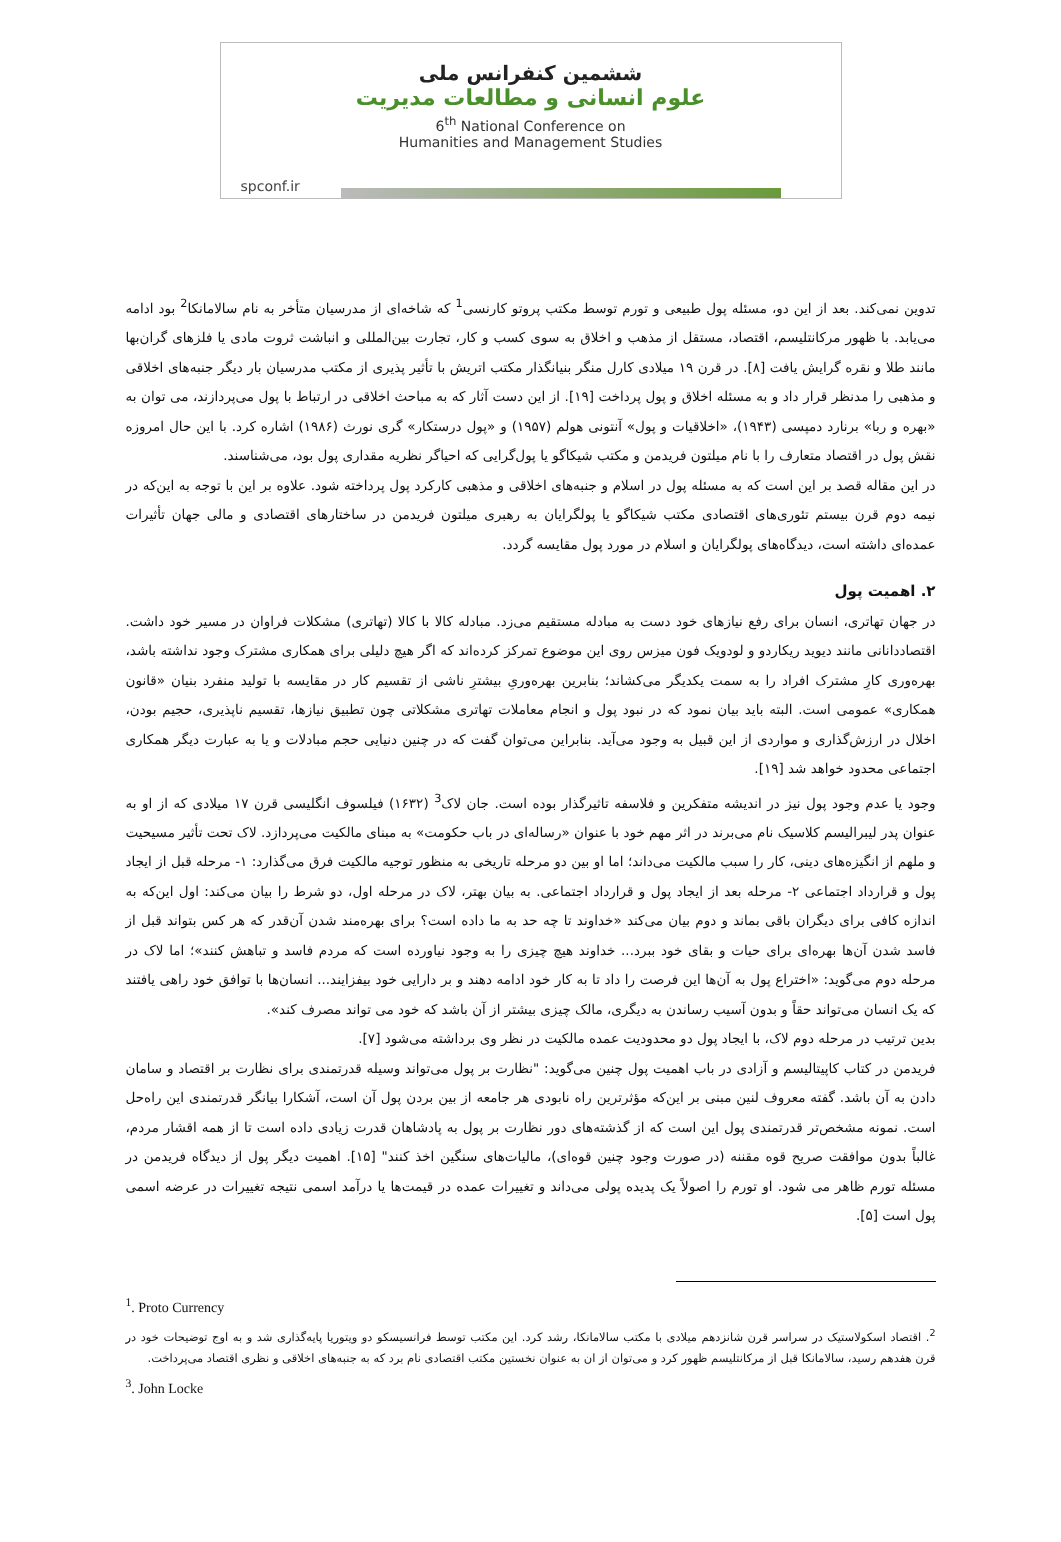ششمین کنفرانس ملی
علوم انسانی و مطالعات مدیریت
6<sup>th</sup> National Conference on
Humanities and Management Studies
spconf.ir
تدوین نمی‌کند. بعد از این دو، مسئله پول طبیعی و تورم توسط مکتب پروتو کارنسی<sup>1</sup> که شاخه‌ای از مدرسیان متأخر به نام سالامانکا<sup>2</sup> بود ادامه می‌یابد. با ظهور مرکانتلیسم، اقتصاد، مستقل از مذهب و اخلاق به سوی کسب و کار، تجارت بین‌المللی و انباشت ثروت مادی یا فلزهای گران‌بها مانند طلا و نقره گرایش یافت [۸]. در قرن ۱۹ میلادی کارل منگر بنیانگذار مکتب اتریش با تأثیر پذیری از مکتب مدرسیان بار دیگر جنبه‌های اخلاقی و مذهبی را مدنظر قرار داد و به مسئله اخلاق و پول پرداخت [۱۹]. از این دست آثار که به مباحث اخلاقی در ارتباط با پول می‌پردازند، می توان به «بهره و ربا» برنارد دمپسی (۱۹۴۳)، «اخلاقیات و پول» آنتونی هولم (۱۹۵۷) و «پول درستکار» گری نورث (۱۹۸۶) اشاره کرد. با این حال امروزه نقش پول در اقتصاد متعارف را با نام میلتون فریدمن و مکتب شیکاگو یا پول‌گرایی که احیاگر نظریه مقداری پول بود، می‌شناسند.
در این مقاله قصد بر این است که به مسئله پول در اسلام و جنبه‌های اخلاقی و مذهبی کارکرد پول پرداخته شود. علاوه بر این با توجه به این‌که در نیمه دوم قرن بیستم تئوری‌های اقتصادی مکتب شیکاگو یا پولگرایان به رهبری میلتون فریدمن در ساختارهای اقتصادی و مالی جهان تأثیرات عمده‌ای داشته است، دیدگاه‌های پولگرایان و اسلام در مورد پول مقایسه گردد.
۲. اهمیت پول
در جهان تهاتری، انسان برای رفع نیازهای خود دست به مبادله مستقیم می‌زد. مبادله کالا با کالا (تهاتری) مشکلات فراوان در مسیر خود داشت. اقتصاددانانی مانند دیوید ریکاردو و لودویک فون میزس روی این موضوع تمرکز کرده‌اند که اگر هیچ دلیلی برای همکاری مشترک وجود نداشته باشد، بهره‌وری کارِ مشترک افراد را به سمت یکدیگر می‌کشاند؛ بنابرین بهره‌وریِ بیشترِ ناشی از تقسیم کار در مقایسه با تولید منفرد بنیان «قانون همکاری» عمومی است. البته باید بیان نمود که در نبود پول و انجام معاملات تهاتری مشکلاتی چون تطبیق نیازها، تقسیم ناپذیری، حجیم بودن، اخلال در ارزش‌گذاری و مواردی از این قبیل به وجود می‌آید. بنابراین می‌توان گفت که در چنین دنیایی حجم مبادلات و یا به عبارت دیگر همکاری اجتماعی محدود خواهد شد [۱۹].
وجود یا عدم وجود پول نیز در اندیشه متفکرین و فلاسفه تاثیرگذار بوده است. جان لاک<sup>3</sup> (۱۶۳۲) فیلسوف انگلیسی قرن ۱۷ میلادی که از او به عنوان پدر لیبرالیسم کلاسیک نام می‌برند در اثر مهم خود با عنوان «رساله‌ای در باب حکومت» به مبنای مالکیت می‌پردازد. لاک تحت تأثیر مسیحیت و ملهم از انگیزه‌های دینی، کار را سبب مالکیت می‌داند؛ اما او بین دو مرحله تاریخی به منظور توجیه مالکیت فرق می‌گذارد: ۱- مرحله قبل از ایجاد پول و قرارداد اجتماعی ۲- مرحله بعد از ایجاد پول و قرارداد اجتماعی. به بیان بهتر، لاک در مرحله اول، دو شرط را بیان می‌کند: اول این‌که به اندازه کافی برای دیگران باقی بماند و دوم بیان می‌کند «خداوند تا چه حد به ما داده است؟ برای بهره‌مند شدن آن‌قدر که هر کس بتواند قبل از فاسد شدن آن‌ها بهره‌ای برای حیات و بقای خود ببرد... خداوند هیچ چیزی را به وجود نیاورده است که مردم فاسد و تباهش کنند»؛ اما لاک در مرحله دوم می‌گوید: «اختراع پول به آن‌ها این فرصت را داد تا به کار خود ادامه دهند و بر دارایی خود بیفزایند... انسان‌ها با توافق خود راهی یافتند که یک انسان می‌تواند حقاً و بدون آسیب رساندن به دیگری، مالک چیزی بیشتر از آن باشد که خود می تواند مصرف کند».
بدین ترتیب در مرحله دوم لاک، با ایجاد پول دو محدودیت عمده مالکیت در نظر وی برداشته می‌شود [۷].
فریدمن در کتاب کاپیتالیسم و آزادی در باب اهمیت پول چنین می‌گوید: "نظارت بر پول می‌تواند وسیله قدرتمندی برای نظارت بر اقتصاد و سامان دادن به آن باشد. گفته معروف لنین مبنی بر این‌که مؤثرترین راه نابودی هر جامعه از بین بردن پول آن است، آشکارا بیانگر قدرتمندی این راه‌حل است. نمونه مشخص‌تر قدرتمندی پول این است که از گذشته‌های دور نظارت بر پول به پادشاهان قدرت زیادی داده است تا از همه اقشار مردم، غالباً بدون موافقت صریح قوه مقننه (در صورت وجود چنین قوه‌ای)، مالیات‌های سنگین اخذ کنند" [۱۵]. اهمیت دیگر پول از دیدگاه فریدمن در مسئله تورم ظاهر می شود. او تورم را اصولاً یک پدیده پولی می‌داند و تغییرات عمده در قیمت‌ها یا درآمد اسمی نتیجه تغییرات در عرضه اسمی پول است [۵].
<sup>1</sup>. Proto Currency
<sup>2</sup>. اقتصاد اسکولاستیک در سراسر قرن شانزدهم میلادی با مکتب سالامانکا، رشد کرد. این مکتب توسط فرانسیسکو دو ویتوریا پایه‌گذاری شد و به اوج توضیحات خود در قرن هفدهم رسید، سالامانکا قبل از مرکانتلیسم ظهور کرد و می‌توان از ان به عنوان نخستین مکتب اقتصادی نام برد که به جنبه‌های اخلاقی و نظری اقتصاد می‌پرداخت.
<sup>3</sup>. John Locke